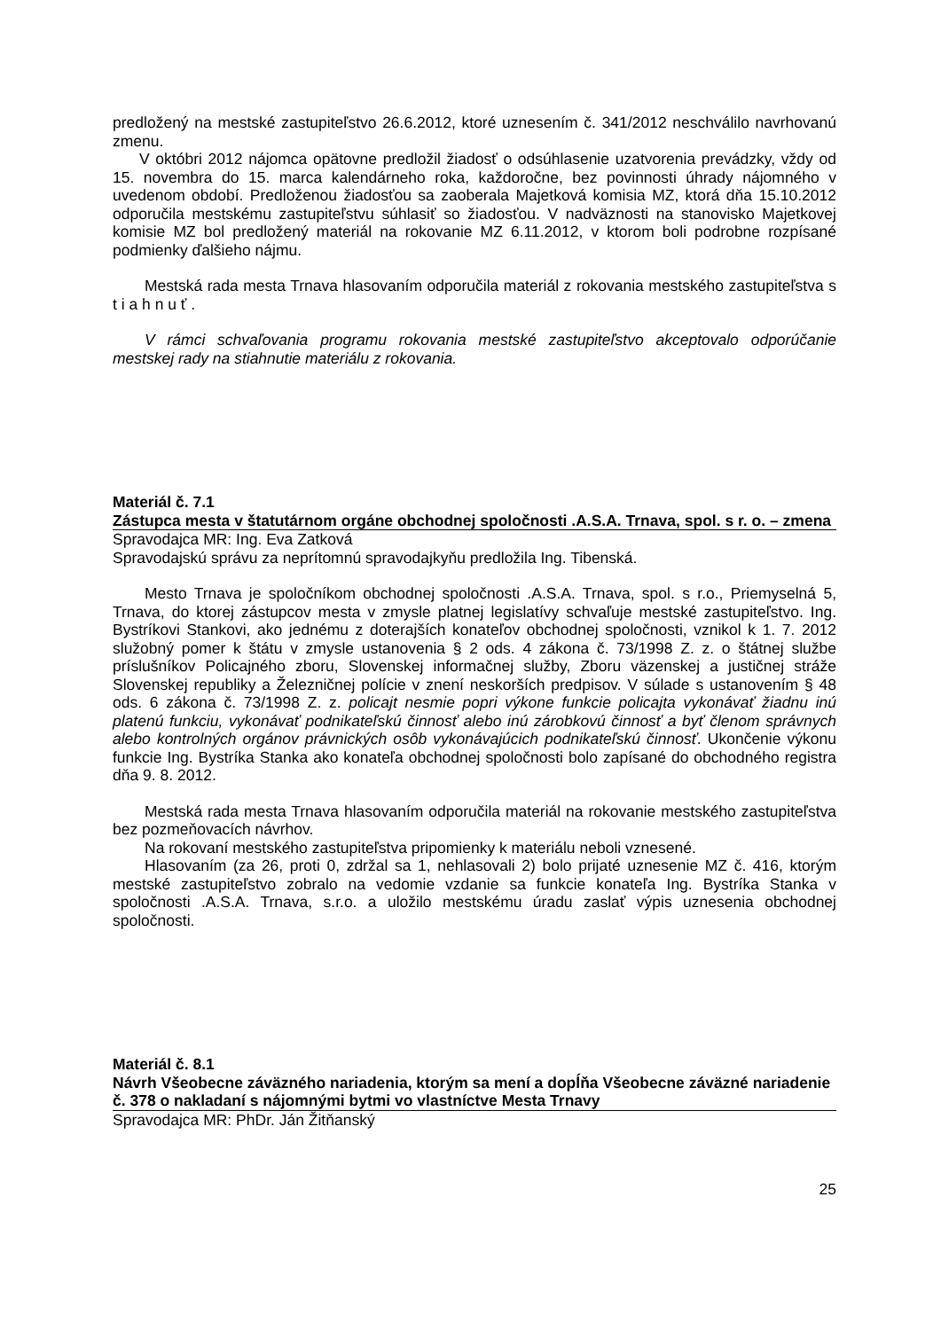predložený na mestské zastupiteľstvo 26.6.2012, ktoré uznesením č. 341/2012 neschválilo navrhovanú zmenu.
V októbri 2012 nájomca opätovne predložil žiadosť o odsúhlasenie uzatvorenia prevádzky, vždy od 15. novembra do 15. marca kalendárneho roka, každoročne, bez povinnosti úhrady nájomného v uvedenom období. Predloženou žiadosťou sa zaoberala Majetková komisia MZ, ktorá dňa 15.10.2012 odporučila mestskému zastupiteľstvu súhlasiť so žiadosťou. V nadväznosti na stanovisko Majetkovej komisie MZ bol predložený materiál na rokovanie MZ 6.11.2012, v ktorom boli podrobne rozpísané podmienky ďalšieho nájmu.
Mestská rada mesta Trnava hlasovaním odporučila materiál z rokovania mestského zastupiteľstva s t i a h n u ť .
V rámci schvaľovania programu rokovania mestské zastupiteľstvo akceptovalo odporúčanie mestskej rady na stiahnutie materiálu z rokovania.
Materiál č. 7.1
Zástupca mesta v štatutárnom orgáne obchodnej spoločnosti .A.S.A. Trnava, spol. s r. o. – zmena
Spravodajca MR: Ing. Eva Zatková
Spravodajskú správu za neprítomnú spravodajkyňu predložila Ing. Tibenská.
Mesto Trnava je spoločníkom obchodnej spoločnosti .A.S.A. Trnava, spol. s r.o., Priemyselná 5, Trnava, do ktorej zástupcov mesta v zmysle platnej legislatívy schvaľuje mestské zastupiteľstvo. Ing. Bystríkovi Stankovi, ako jednému z doterajších konateľov obchodnej spoločnosti, vznikol k 1. 7. 2012 služobný pomer k štátu v zmysle ustanovenia § 2 ods. 4 zákona č. 73/1998 Z. z. o štátnej službe príslušníkov Policajného zboru, Slovenskej informačnej služby, Zboru väzenskej a justičnej stráže Slovenskej republiky a Železničnej polície v znení neskorších predpisov. V súlade s ustanovením § 48 ods. 6 zákona č. 73/1998 Z. z. policajt nesmie popri výkone funkcie policajta vykonávať žiadnu inú platenú funkciu, vykonávať podnikateľskú činnosť alebo inú zárobkovú činnosť a byť členom správnych alebo kontrolných orgánov právnických osôb vykonávajúcich podnikateľskú činnosť. Ukončenie výkonu funkcie Ing. Bystríka Stanka ako konateľa obchodnej spoločnosti bolo zapísané do obchodného registra dňa 9. 8. 2012.
Mestská rada mesta Trnava hlasovaním odporučila materiál na rokovanie mestského zastupiteľstva bez pozmeňovacích návrhov.
Na rokovaní mestského zastupiteľstva pripomienky k materiálu neboli vznesené.
Hlasovaním (za 26, proti 0, zdržal sa 1, nehlasovali 2) bolo prijaté uznesenie MZ č. 416, ktorým mestské zastupiteľstvo zobralo na vedomie vzdanie sa funkcie konateľa Ing. Bystríka Stanka v spoločnosti .A.S.A. Trnava, s.r.o. a uložilo mestskému úradu zaslať výpis uznesenia obchodnej spoločnosti.
Materiál č. 8.1
Návrh Všeobecne záväzného nariadenia, ktorým sa mení a dopĺňa Všeobecne záväzné nariadenie č. 378 o nakladaní s nájomnými bytmi vo vlastníctve Mesta Trnavy
Spravodajca MR: PhDr. Ján Žitňanský
25